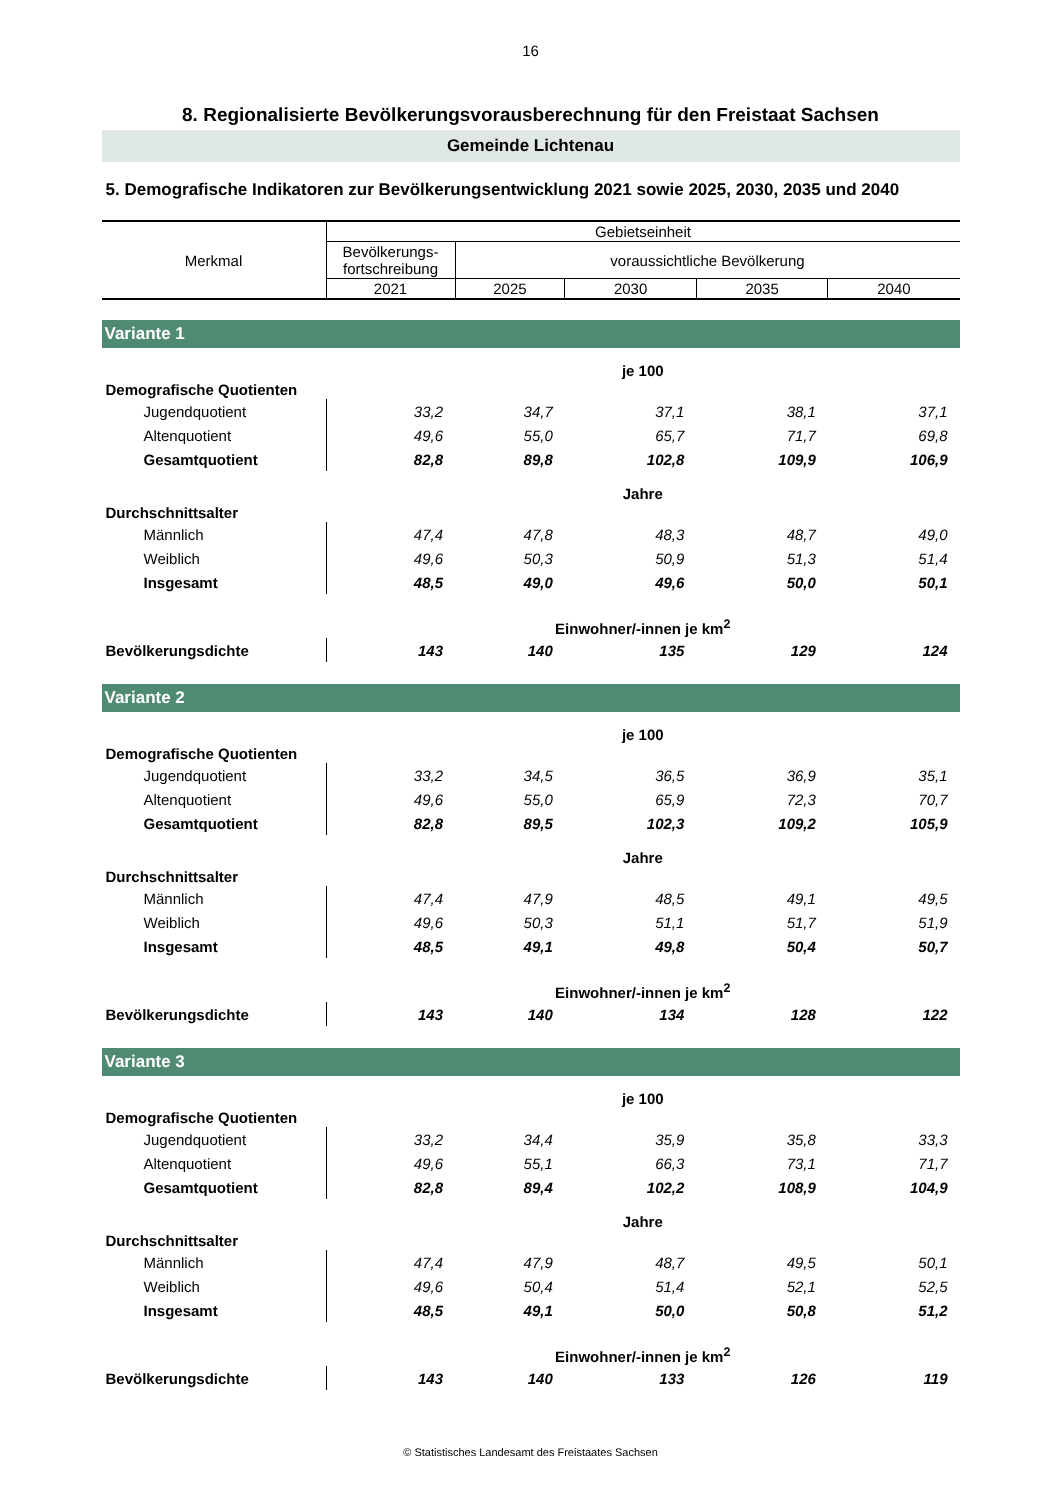16
8. Regionalisierte Bevölkerungsvorausberechnung für den Freistaat Sachsen
Gemeinde Lichtenau
5. Demografische Indikatoren zur Bevölkerungsentwicklung 2021 sowie 2025, 2030, 2035 und 2040
| Merkmal | Gebietseinheit | | | | |
| --- | --- | --- | --- | --- | --- |
| | Bevölkerungs- fortschreibung | voraussichtliche Bevölkerung | | | |
| | 2021 | 2025 | 2030 | 2035 | 2040 |
| Variante 1 | | | | | |
| | je 100 | | | | |
| Demografische Quotienten | | | | | |
| Jugendquotient | 33,2 | 34,7 | 37,1 | 38,1 | 37,1 |
| Altenquotient | 49,6 | 55,0 | 65,7 | 71,7 | 69,8 |
| Gesamtquotient | 82,8 | 89,8 | 102,8 | 109,9 | 106,9 |
| | Jahre | | | | |
| Durchschnittsalter | | | | | |
| Männlich | 47,4 | 47,8 | 48,3 | 48,7 | 49,0 |
| Weiblich | 49,6 | 50,3 | 50,9 | 51,3 | 51,4 |
| Insgesamt | 48,5 | 49,0 | 49,6 | 50,0 | 50,1 |
| | Einwohner/-innen je km<sup>2</sup> | | | | |
| Bevölkerungsdichte | 143 | 140 | 135 | 129 | 124 |
| Variante 2 | | | | | |
| | je 100 | | | | |
| Demografische Quotienten | | | | | |
| Jugendquotient | 33,2 | 34,5 | 36,5 | 36,9 | 35,1 |
| Altenquotient | 49,6 | 55,0 | 65,9 | 72,3 | 70,7 |
| Gesamtquotient | 82,8 | 89,5 | 102,3 | 109,2 | 105,9 |
| | Jahre | | | | |
| Durchschnittsalter | | | | | |
| Männlich | 47,4 | 47,9 | 48,5 | 49,1 | 49,5 |
| Weiblich | 49,6 | 50,3 | 51,1 | 51,7 | 51,9 |
| Insgesamt | 48,5 | 49,1 | 49,8 | 50,4 | 50,7 |
| | Einwohner/-innen je km<sup>2</sup> | | | | |
| Bevölkerungsdichte | 143 | 140 | 134 | 128 | 122 |
| Variante 3 | | | | | |
| | je 100 | | | | |
| Demografische Quotienten | | | | | |
| Jugendquotient | 33,2 | 34,4 | 35,9 | 35,8 | 33,3 |
| Altenquotient | 49,6 | 55,1 | 66,3 | 73,1 | 71,7 |
| Gesamtquotient | 82,8 | 89,4 | 102,2 | 108,9 | 104,9 |
| | Jahre | | | | |
| Durchschnittsalter | | | | | |
| Männlich | 47,4 | 47,9 | 48,7 | 49,5 | 50,1 |
| Weiblich | 49,6 | 50,4 | 51,4 | 52,1 | 52,5 |
| Insgesamt | 48,5 | 49,1 | 50,0 | 50,8 | 51,2 |
| | Einwohner/-innen je km<sup>2</sup> | | | | |
| Bevölkerungsdichte | 143 | 140 | 133 | 126 | 119 |
© Statistisches Landesamt des Freistaates Sachsen